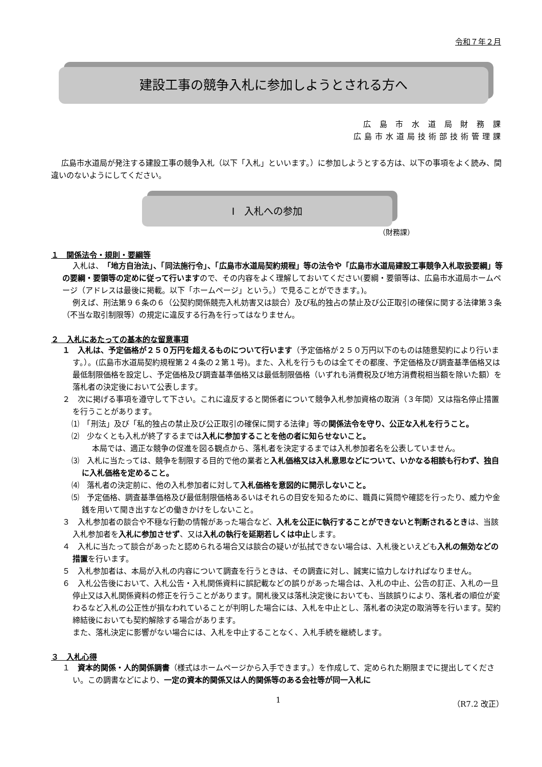令和７年２月
建設工事の競争入札に参加しようとされる方へ
広 島 市 水 道 局 財 務 課
広島市水道局技術部技術管理課
広島市水道局が発注する建設工事の競争入札（以下「入札」といいます。）に参加しようとする方は、以下の事項をよく読み、間違いのないようにしてください。
Ⅰ　入札への参加
（財務課）
１　関係法令・規則・要綱等
入札は、「地方自治法」、「同法施行令」、「広島市水道局契約規程」等の法令や「広島市水道局建設工事競争入札取扱要綱」等の要綱・要領等の定めに従って行いますので、その内容をよく理解しておいてください(要綱・要領等は、広島市水道局ホームページ（アドレスは最後に掲載。以下「ホームページ」という。）で見ることができます。)。
例えば、刑法第９６条の６（公契約関係競売入札妨害又は談合）及び私的独占の禁止及び公正取引の確保に関する法律第３条（不当な取引制限等）の規定に違反する行為を行ってはなりません。
２　入札にあたっての基本的な留意事項
１　入札は、予定価格が２５０万円を超えるものについて行います（予定価格が２５０万円以下のものは随意契約により行います。）。(広島市水道局契約規程第２４条の２第１号)。また、入札を行うものは全てその都度、予定価格及び調査基準価格又は最低制限価格を設定し、予定価格及び調査基準価格又は最低制限価格（いずれも消費税及び地方消費税相当額を除いた額）を落札者の決定後において公表します。
２　次に掲げる事項を遵守して下さい。これに違反すると関係者について競争入札参加資格の取消（３年間）又は指名停止措置を行うことがあります。
⑴　「刑法」及び「私的独占の禁止及び公正取引の確保に関する法律」等の関係法令を守り、公正な入札を行うこと。
⑵　少なくとも入札が終了するまでは入札に参加することを他の者に知らせないこと。
本局では、適正な競争の促進を図る観点から、落札者を決定するまでは入札参加者名を公表していません。
⑶　入札に当たっては、競争を制限する目的で他の業者と入札価格又は入札意思などについて、いかなる相談も行わず、独自に入札価格を定めること。
⑷　落札者の決定前に、他の入札参加者に対して入札価格を意図的に開示しないこと。
⑸　予定価格、調査基準価格及び最低制限価格あるいはそれらの目安を知るために、職員に質問や確認を行ったり、威力や金銭を用いて聞き出すなどの働きかけをしないこと。
３　入札参加者の談合や不穏な行動の情報があった場合など、入札を公正に執行することができないと判断されるときは、当該入札参加者を入札に参加させず、又は入札の執行を延期若しくは中止します。
４　入札に当たって談合があったと認められる場合又は談合の疑いが払拭できない場合は、入札後といえども入札の無効などの措置を行います。
５　入札参加者は、本局が入札の内容について調査を行うときは、その調査に対し、誠実に協力しなければなりません。
６　入札公告後において、入札公告・入札関係資料に誤記載などの誤りがあった場合は、入札の中止、公告の訂正、入札の一旦停止又は入札関係資料の修正を行うことがあります。開札後又は落札決定後においても、当該誤りにより、落札者の順位が変わるなど入札の公正性が損なわれていることが判明した場合には、入札を中止とし、落札者の決定の取消等を行います。契約締結後においても契約解除する場合があります。
また、落札決定に影響がない場合には、入札を中止することなく、入札手続を継続します。
３　入札心得
１　資本的関係・人的関係調書（様式はホームページから入手できます。）を作成して、定められた期限までに提出してください。この調書などにより、一定の資本的関係又は人的関係等のある会社等が同一入札に
1 （R7.2 改正）